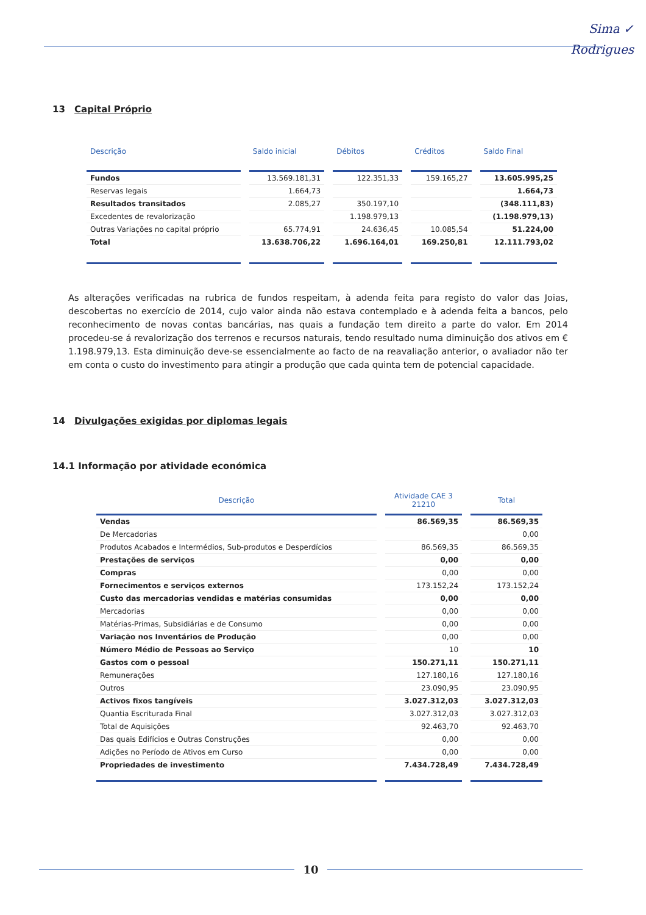Sima ✓
Rodrigues
13 Capital Próprio
| Descrição | Saldo inicial | Débitos | Créditos | Saldo Final |
| --- | --- | --- | --- | --- |
| Fundos | 13.569.181,31 | 122.351,33 | 159.165,27 | 13.605.995,25 |
| Reservas legais | 1.664,73 | | | 1.664,73 |
| Resultados transitados | 2.085,27 | 350.197,10 | | (348.111,83) |
| Excedentes de revalorização | | 1.198.979,13 | | (1.198.979,13) |
| Outras Variações no capital próprio | 65.774,91 | 24.636,45 | 10.085,54 | 51.224,00 |
| Total | 13.638.706,22 | 1.696.164,01 | 169.250,81 | 12.111.793,02 |
As alterações verificadas na rubrica de fundos respeitam, à adenda feita para registo do valor das Joias, descobertas no exercício de 2014, cujo valor ainda não estava contemplado e à adenda feita a bancos, pelo reconhecimento de novas contas bancárias, nas quais a fundação tem direito a parte do valor. Em 2014 procedeu-se á revalorização dos terrenos e recursos naturais, tendo resultado numa diminuição dos ativos em € 1.198.979,13. Esta diminuição deve-se essencialmente ao facto de na reavaliação anterior, o avaliador não ter em conta o custo do investimento para atingir a produção que cada quinta tem de potencial capacidade.
14 Divulgações exigidas por diplomas legais
14.1 Informação por atividade económica
| Descrição | Atividade CAE 3 21210 | Total |
| --- | --- | --- |
| Vendas | 86.569,35 | 86.569,35 |
| De Mercadorias | | 0,00 |
| Produtos Acabados e Intermédios, Sub-produtos e Desperdícios | 86.569,35 | 86.569,35 |
| Prestações de serviços | 0,00 | 0,00 |
| Compras | 0,00 | 0,00 |
| Fornecimentos e serviços externos | 173.152,24 | 173.152,24 |
| Custo das mercadorias vendidas e matérias consumidas | 0,00 | 0,00 |
| Mercadorias | 0,00 | 0,00 |
| Matérias-Primas, Subsidiárias e de Consumo | 0,00 | 0,00 |
| Variação nos Inventários de Produção | 0,00 | 0,00 |
| Número Médio de Pessoas ao Serviço | 10 | 10 |
| Gastos com o pessoal | 150.271,11 | 150.271,11 |
| Remunerações | 127.180,16 | 127.180,16 |
| Outros | 23.090,95 | 23.090,95 |
| Activos fixos tangíveis | 3.027.312,03 | 3.027.312,03 |
| Quantia Escriturada Final | 3.027.312,03 | 3.027.312,03 |
| Total de Aquisições | 92.463,70 | 92.463,70 |
| Das quais Edifícios e Outras Construções | 0,00 | 0,00 |
| Adições no Período de Ativos em Curso | 0,00 | 0,00 |
| Propriedades de investimento | 7.434.728,49 | 7.434.728,49 |
10